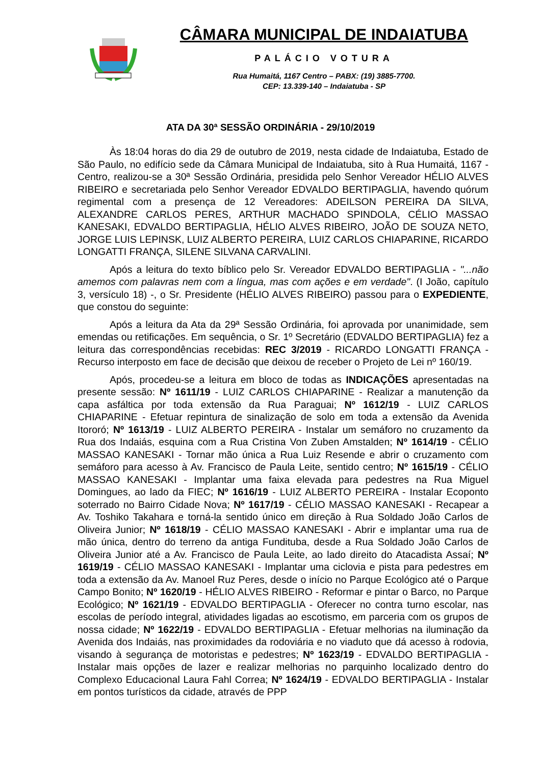CÂMARA MUNICIPAL DE INDAIATUBA
PALÁCIO VOTURA
Rua Humaitá, 1167 Centro – PABX: (19) 3885-7700.
CEP: 13.339-140 – Indaiatuba - SP
ATA DA 30ª SESSÃO ORDINÁRIA - 29/10/2019
Às 18:04 horas do dia 29 de outubro de 2019, nesta cidade de Indaiatuba, Estado de São Paulo, no edifício sede da Câmara Municipal de Indaiatuba, sito à Rua Humaitá, 1167 - Centro, realizou-se a 30ª Sessão Ordinária, presidida pelo Senhor Vereador HÉLIO ALVES RIBEIRO e secretariada pelo Senhor Vereador EDVALDO BERTIPAGLIA, havendo quórum regimental com a presença de 12 Vereadores: ADEILSON PEREIRA DA SILVA, ALEXANDRE CARLOS PERES, ARTHUR MACHADO SPINDOLA, CÉLIO MASSAO KANESAKI, EDVALDO BERTIPAGLIA, HÉLIO ALVES RIBEIRO, JOÃO DE SOUZA NETO, JORGE LUIS LEPINSK, LUIZ ALBERTO PEREIRA, LUIZ CARLOS CHIAPARINE, RICARDO LONGATTI FRANÇA, SILENE SILVANA CARVALINI.
Após a leitura do texto bíblico pelo Sr. Vereador EDVALDO BERTIPAGLIA - "...não amemos com palavras nem com a língua, mas com ações e em verdade". (I João, capítulo 3, versículo 18) -, o Sr. Presidente (HÉLIO ALVES RIBEIRO) passou para o EXPEDIENTE, que constou do seguinte:
Após a leitura da Ata da 29ª Sessão Ordinária, foi aprovada por unanimidade, sem emendas ou retificações. Em sequência, o Sr. 1º Secretário (EDVALDO BERTIPAGLIA) fez a leitura das correspondências recebidas: REC 3/2019 - RICARDO LONGATTI FRANÇA - Recurso interposto em face de decisão que deixou de receber o Projeto de Lei nº 160/19.
Após, procedeu-se a leitura em bloco de todas as INDICAÇÕES apresentadas na presente sessão: Nº 1611/19 - LUIZ CARLOS CHIAPARINE - Realizar a manutenção da capa asfáltica por toda extensão da Rua Paraguai; Nº 1612/19 - LUIZ CARLOS CHIAPARINE - Efetuar repintura de sinalização de solo em toda a extensão da Avenida Itororó; Nº 1613/19 - LUIZ ALBERTO PEREIRA - Instalar um semáforo no cruzamento da Rua dos Indaiás, esquina com a Rua Cristina Von Zuben Amstalden; Nº 1614/19 - CÉLIO MASSAO KANESAKI - Tornar mão única a Rua Luiz Resende e abrir o cruzamento com semáforo para acesso à Av. Francisco de Paula Leite, sentido centro; Nº 1615/19 - CÉLIO MASSAO KANESAKI - Implantar uma faixa elevada para pedestres na Rua Miguel Domingues, ao lado da FIEC; Nº 1616/19 - LUIZ ALBERTO PEREIRA - Instalar Ecoponto soterrado no Bairro Cidade Nova; Nº 1617/19 - CÉLIO MASSAO KANESAKI - Recapear a Av. Toshiko Takahara e torná-la sentido único em direção à Rua Soldado João Carlos de Oliveira Junior; Nº 1618/19 - CÉLIO MASSAO KANESAKI - Abrir e implantar uma rua de mão única, dentro do terreno da antiga Funditubа, desde a Rua Soldado João Carlos de Oliveira Junior até a Av. Francisco de Paula Leite, ao lado direito do Atacadista Assaí; Nº 1619/19 - CÉLIO MASSAO KANESAKI - Implantar uma ciclovia e pista para pedestres em toda a extensão da Av. Manoel Ruz Peres, desde o início no Parque Ecológico até o Parque Campo Bonito; Nº 1620/19 - HÉLIO ALVES RIBEIRO - Reformar e pintar o Barco, no Parque Ecológico; Nº 1621/19 - EDVALDO BERTIPAGLIA - Oferecer no contra turno escolar, nas escolas de período integral, atividades ligadas ao escotismo, em parceria com os grupos de nossa cidade; Nº 1622/19 - EDVALDO BERTIPAGLIA - Efetuar melhorias na iluminação da Avenida dos Indaiás, nas proximidades da rodoviária e no viaduto que dá acesso à rodovia, visando à segurança de motoristas e pedestres; Nº 1623/19 - EDVALDO BERTIPAGLIA - Instalar mais opções de lazer e realizar melhorias no parquinho localizado dentro do Complexo Educacional Laura Fahl Correa; Nº 1624/19 - EDVALDO BERTIPAGLIA - Instalar em pontos turísticos da cidade, através de PPP